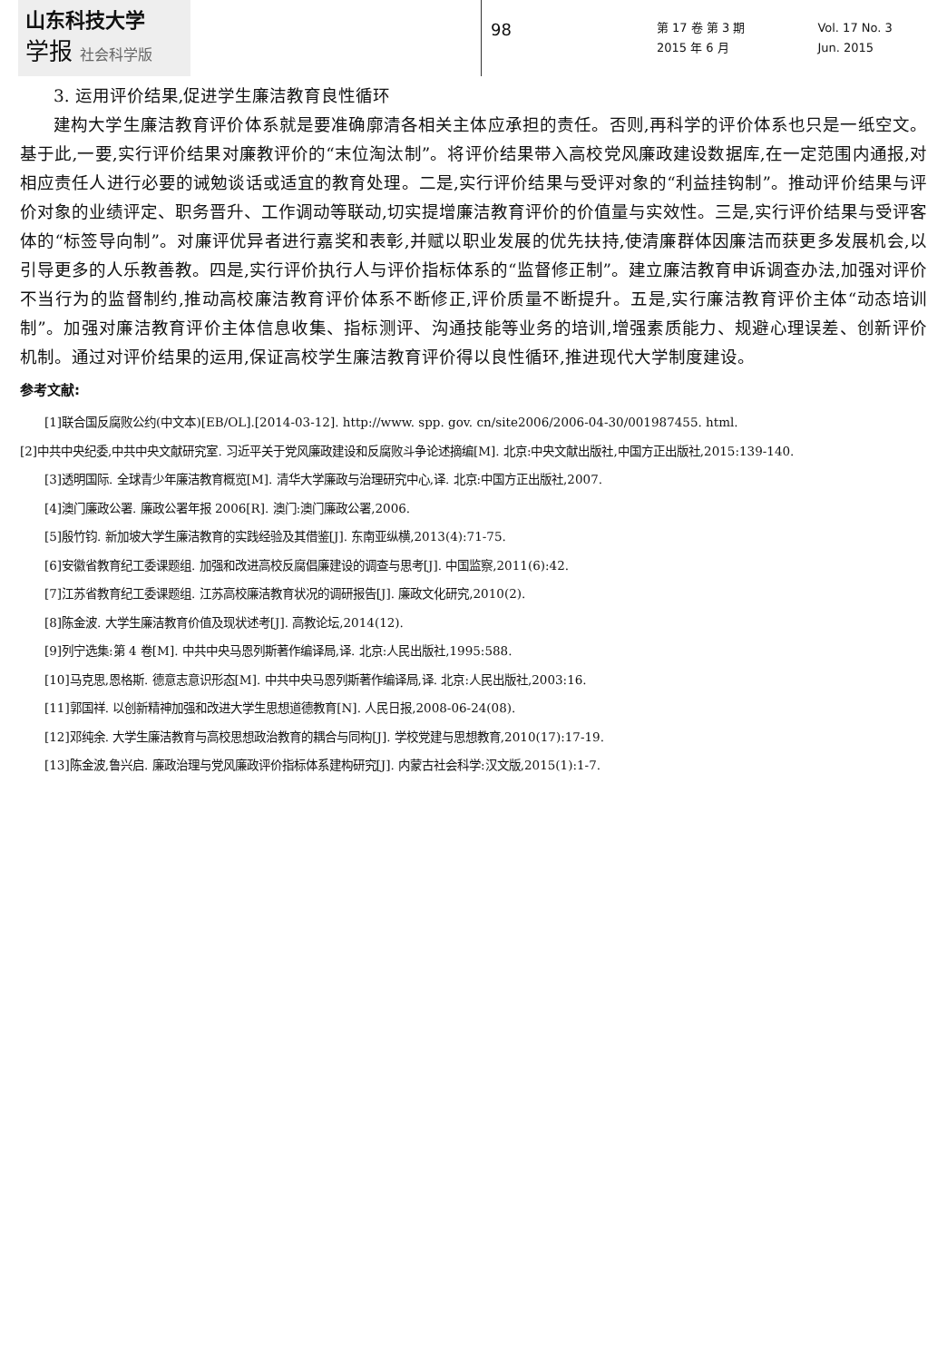山东科技大学
学报 社会科学版
98
第 17 卷 第 3 期
2015 年 6 月
Vol. 17 No. 3
Jun. 2015
3. 运用评价结果,促进学生廉洁教育良性循环
建构大学生廉洁教育评价体系就是要准确廓清各相关主体应承担的责任。否则,再科学的评价体系也只是一纸空文。基于此,一要,实行评价结果对廉教评价的“末位淘汰制”。将评价结果带入高校党风廉政建设数据库,在一定范围内通报,对相应责任人进行必要的诫勉谈话或适宜的教育处理。二是,实行评价结果与受评对象的“利益挂钩制”。推动评价结果与评价对象的业绩评定、职务晋升、工作调动等联动,切实提增廉洁教育评价的价值量与实效性。三是,实行评价结果与受评客体的“标签导向制”。对廉评优异者进行嘉奖和表彰,并赋以职业发展的优先扶持,使清廉群体因廉洁而获更多发展机会,以引导更多的人乐教善教。四是,实行评价执行人与评价指标体系的“监督修正制”。建立廉洁教育申诉调查办法,加强对评价不当行为的监督制约,推动高校廉洁教育评价体系不断修正,评价质量不断提升。五是,实行廉洁教育评价主体“动态培训制”。加强对廉洁教育评价主体信息收集、指标测评、沟通技能等业务的培训,增强素质能力、规避心理误差、创新评价机制。通过对评价结果的运用,保证高校学生廉洁教育评价得以良性循环,推进现代大学制度建设。
参考文献:
[1]联合国反腐败公约(中文本)[EB/OL].[2014-03-12]. http://www. spp. gov. cn/site2006/2006-04-30/001987455. html.
[2]中共中央纪委,中共中央文献研究室. 习近平关于党风廉政建设和反腐败斗争论述摘编[M]. 北京:中央文献出版社,中国方正出版社,2015:139-140.
[3]透明国际. 全球青少年廉洁教育概览[M]. 清华大学廉政与治理研究中心,译. 北京:中国方正出版社,2007.
[4]澳门廉政公署. 廉政公署年报 2006[R]. 澳门:澳门廉政公署,2006.
[5]殷竹钧. 新加坡大学生廉洁教育的实践经验及其借鉴[J]. 东南亚纵横,2013(4):71-75.
[6]安徽省教育纪工委课题组. 加强和改进高校反腐倡廉建设的调查与思考[J]. 中国监察,2011(6):42.
[7]江苏省教育纪工委课题组. 江苏高校廉洁教育状况的调研报告[J]. 廉政文化研究,2010(2).
[8]陈金波. 大学生廉洁教育价值及现状述考[J]. 高教论坛,2014(12).
[9]列宁选集:第 4 卷[M]. 中共中央马恩列斯著作编译局,译. 北京:人民出版社,1995:588.
[10]马克思,恩格斯. 德意志意识形态[M]. 中共中央马恩列斯著作编译局,译. 北京:人民出版社,2003:16.
[11]郭国祥. 以创新精神加强和改进大学生思想道德教育[N]. 人民日报,2008-06-24(08).
[12]邓纯余. 大学生廉洁教育与高校思想政治教育的耦合与同构[J]. 学校党建与思想教育,2010(17):17-19.
[13]陈金波,鲁兴启. 廉政治理与党风廉政评价指标体系建构研究[J]. 内蒙古社会科学:汉文版,2015(1):1-7.